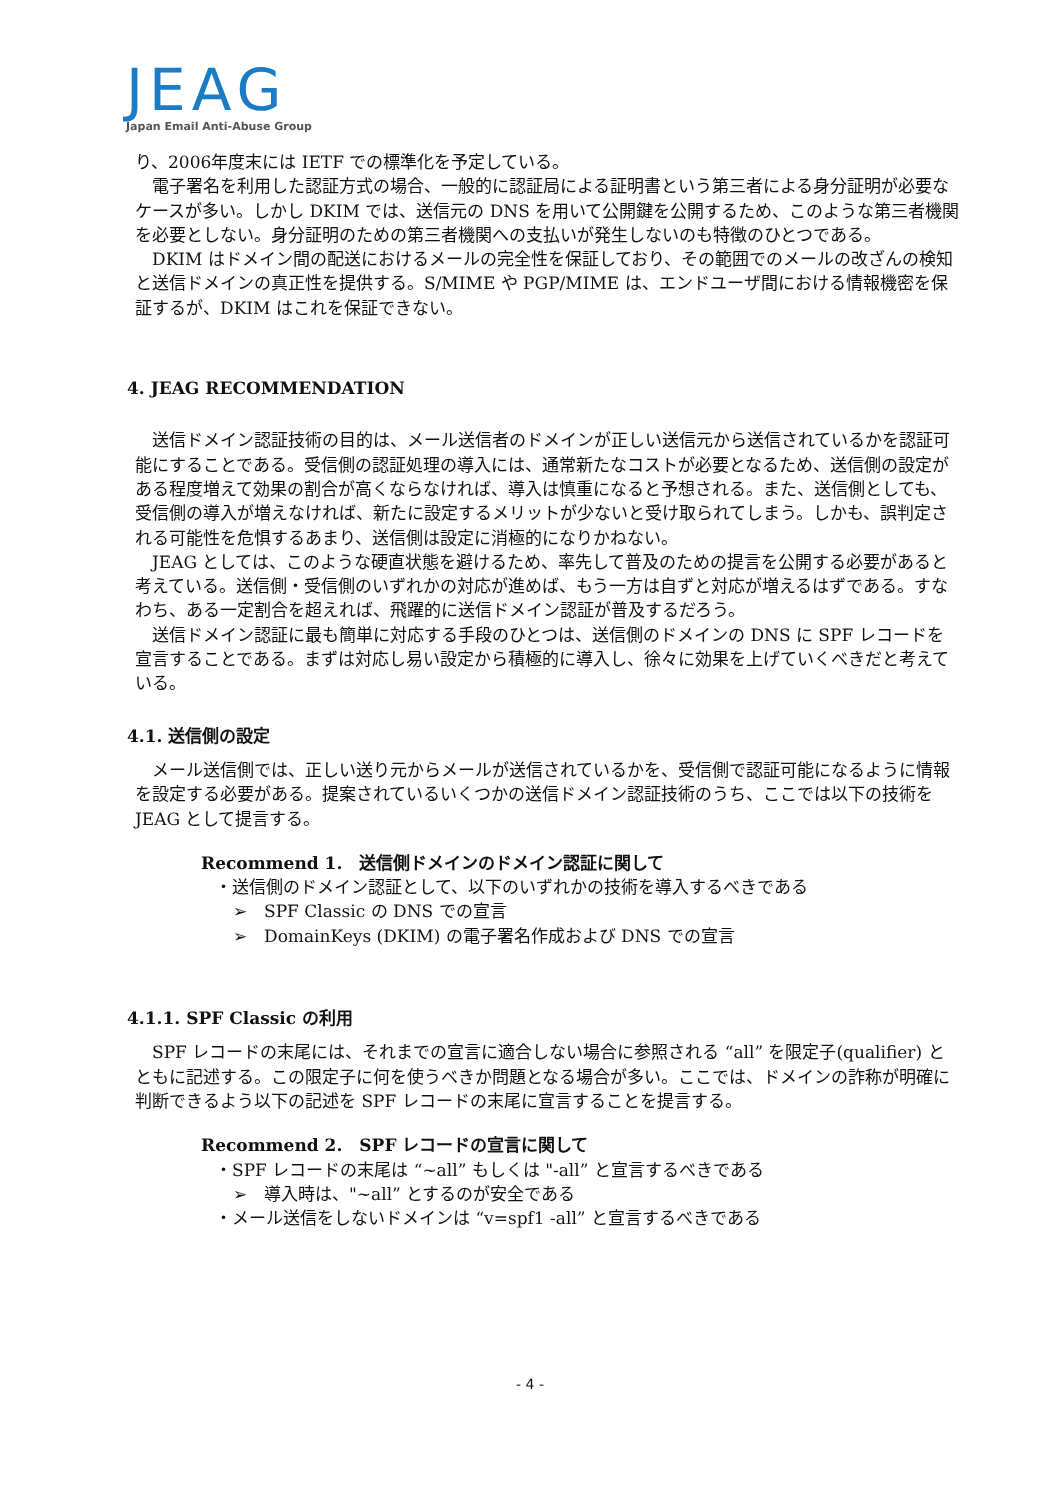JEAG
Japan Email Anti-Abuse Group
り、2006年度末には IETF での標準化を予定している。
電子署名を利用した認証方式の場合、一般的に認証局による証明書という第三者による身分証明が必要なケースが多い。しかし DKIM では、送信元の DNS を用いて公開鍵を公開するため、このような第三者機関を必要としない。身分証明のための第三者機関への支払いが発生しないのも特徴のひとつである。
DKIM はドメイン間の配送におけるメールの完全性を保証しており、その範囲でのメールの改ざんの検知と送信ドメインの真正性を提供する。S/MIME や PGP/MIME は、エンドユーザ間における情報機密を保証するが、DKIM はこれを保証できない。
4. JEAG RECOMMENDATION
送信ドメイン認証技術の目的は、メール送信者のドメインが正しい送信元から送信されているかを認証可能にすることである。受信側の認証処理の導入には、通常新たなコストが必要となるため、送信側の設定がある程度増えて効果の割合が高くならなければ、導入は慎重になると予想される。また、送信側としても、受信側の導入が増えなければ、新たに設定するメリットが少ないと受け取られてしまう。しかも、誤判定される可能性を危惧するあまり、送信側は設定に消極的になりかねない。
JEAG としては、このような硬直状態を避けるため、率先して普及のための提言を公開する必要があると考えている。送信側・受信側のいずれかの対応が進めば、もう一方は自ずと対応が増えるはずである。すなわち、ある一定割合を超えれば、飛躍的に送信ドメイン認証が普及するだろう。
送信ドメイン認証に最も簡単に対応する手段のひとつは、送信側のドメインの DNS に SPF レコードを宣言することである。まずは対応し易い設定から積極的に導入し、徐々に効果を上げていくべきだと考えている。
4.1. 送信側の設定
メール送信側では、正しい送り元からメールが送信されているかを、受信側で認証可能になるように情報を設定する必要がある。提案されているいくつかの送信ドメイン認証技術のうち、ここでは以下の技術を JEAG として提言する。
Recommend 1.　送信側ドメインのドメイン認証に関して
・送信側のドメイン認証として、以下のいずれかの技術を導入するべきである
➢　SPF Classic の DNS での宣言
➢　DomainKeys (DKIM) の電子署名作成および DNS での宣言
4.1.1. SPF Classic の利用
SPF レコードの末尾には、それまでの宣言に適合しない場合に参照される “all” を限定子(qualifier) とともに記述する。この限定子に何を使うべきか問題となる場合が多い。ここでは、ドメインの詐称が明確に判断できるよう以下の記述を SPF レコードの末尾に宣言することを提言する。
Recommend 2.　SPF レコードの宣言に関して
・SPF レコードの末尾は “~all” もしくは "-all” と宣言するべきである
➢　導入時は、"~all” とするのが安全である
・メール送信をしないドメインは “v=spf1 -all” と宣言するべきである
- 4 -